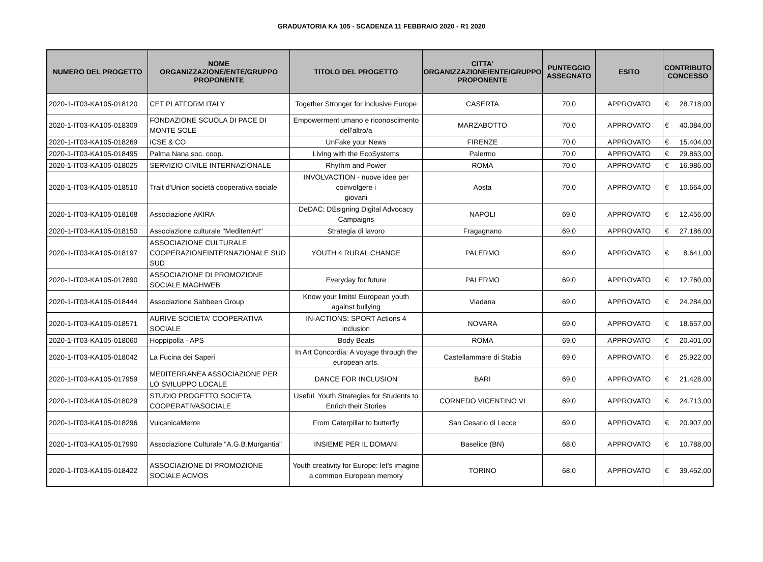GRADUATORIA KA 105 - SCADENZA 11 FEBBRAIO 2020 - R1 2020
| NUMERO DEL PROGETTO | NOME ORGANIZZAZIONE/ENTE/GRUPPO PROPONENTE | TITOLO DEL PROGETTO | CITTA' ORGANIZZAZIONE/ENTE/GRUPPO PROPONENTE | PUNTEGGIO ASSEGNATO | ESITO | CONTRIBUTO CONCESSO | |
| --- | --- | --- | --- | --- | --- | --- | --- |
| 2020-1-IT03-KA105-018120 | CET PLATFORM ITALY | Together Stronger for inclusive Europe | CASERTA | 70,0 | APPROVATO | € | 28.718,00 |
| 2020-1-IT03-KA105-018309 | FONDAZIONE SCUOLA DI PACE DI MONTE SOLE | Empowerment umano e riconoscimento dell'altro/a | MARZABOTTO | 70,0 | APPROVATO | € | 40.084,00 |
| 2020-1-IT03-KA105-018269 | ICSE & CO | UnFake your News | FIRENZE | 70,0 | APPROVATO | € | 15.404,00 |
| 2020-1-IT03-KA105-018495 | Palma Nana soc. coop. | Living with the EcoSystems | Palermo | 70,0 | APPROVATO | € | 29.863,00 |
| 2020-1-IT03-KA105-018025 | SERVIZIO CIVILE INTERNAZIONALE | Rhythm and Power | ROMA | 70,0 | APPROVATO | € | 16.986,00 |
| 2020-1-IT03-KA105-018510 | Trait d'Union società cooperativa sociale | INVOLVACTION - nuove idee per coinvolgere i giovani | Aosta | 70,0 | APPROVATO | € | 10.664,00 |
| 2020-1-IT03-KA105-018168 | Associazione AKIRA | DeDAC: DEsigning Digital Advocacy Campaigns | NAPOLI | 69,0 | APPROVATO | € | 12.456,00 |
| 2020-1-IT03-KA105-018150 | Associazione culturale "MediterrArt" | Strategia di lavoro | Fragagnano | 69,0 | APPROVATO | € | 27.186,00 |
| 2020-1-IT03-KA105-018197 | ASSOCIAZIONE CULTURALE COOPERAZIONEINTERNAZIONALE SUD SUD | YOUTH 4 RURAL CHANGE | PALERMO | 69,0 | APPROVATO | € | 8.641,00 |
| 2020-1-IT03-KA105-017890 | ASSOCIAZIONE DI PROMOZIONE SOCIALE MAGHWEB | Everyday for future | PALERMO | 69,0 | APPROVATO | € | 12.760,00 |
| 2020-1-IT03-KA105-018444 | Associazione Sabbeen Group | Know your limits! European youth against bullying | Viadana | 69,0 | APPROVATO | € | 24.284,00 |
| 2020-1-IT03-KA105-018571 | AURIVE SOCIETA' COOPERATIVA SOCIALE | IN-ACTIONS: SPORT Actions 4 inclusion | NOVARA | 69,0 | APPROVATO | € | 18.657,00 |
| 2020-1-IT03-KA105-018060 | Hoppìpolla - APS | Body Beats | ROMA | 69,0 | APPROVATO | € | 20.401,00 |
| 2020-1-IT03-KA105-018042 | La Fucina dei Saperi | In Art Concordia: A voyage through the european arts. | Castellammare di Stabia | 69,0 | APPROVATO | € | 25.922,00 |
| 2020-1-IT03-KA105-017959 | MEDITERRANEA ASSOCIAZIONE PER LO SVILUPPO LOCALE | DANCE FOR INCLUSION | BARI | 69,0 | APPROVATO | € | 21.428,00 |
| 2020-1-IT03-KA105-018029 | STUDIO PROGETTO SOCIETA COOPERATIVASOCIALE | UsefuL Youth Strategies for Students to Enrich their Stories | CORNEDO VICENTINO VI | 69,0 | APPROVATO | € | 24.713,00 |
| 2020-1-IT03-KA105-018296 | VulcanicaMente | From Caterpillar to butterfly | San Cesario di Lecce | 69,0 | APPROVATO | € | 20.907,00 |
| 2020-1-IT03-KA105-017990 | Associazione Culturale "A.G.B.Murgantia" | INSIEME PER IL DOMANI | Baselice (BN) | 68,0 | APPROVATO | € | 10.788,00 |
| 2020-1-IT03-KA105-018422 | ASSOCIAZIONE DI PROMOZIONE SOCIALE ACMOS | Youth creativity for Europe: let’s imagine a common European memory | TORINO | 68,0 | APPROVATO | € | 39.462,00 |